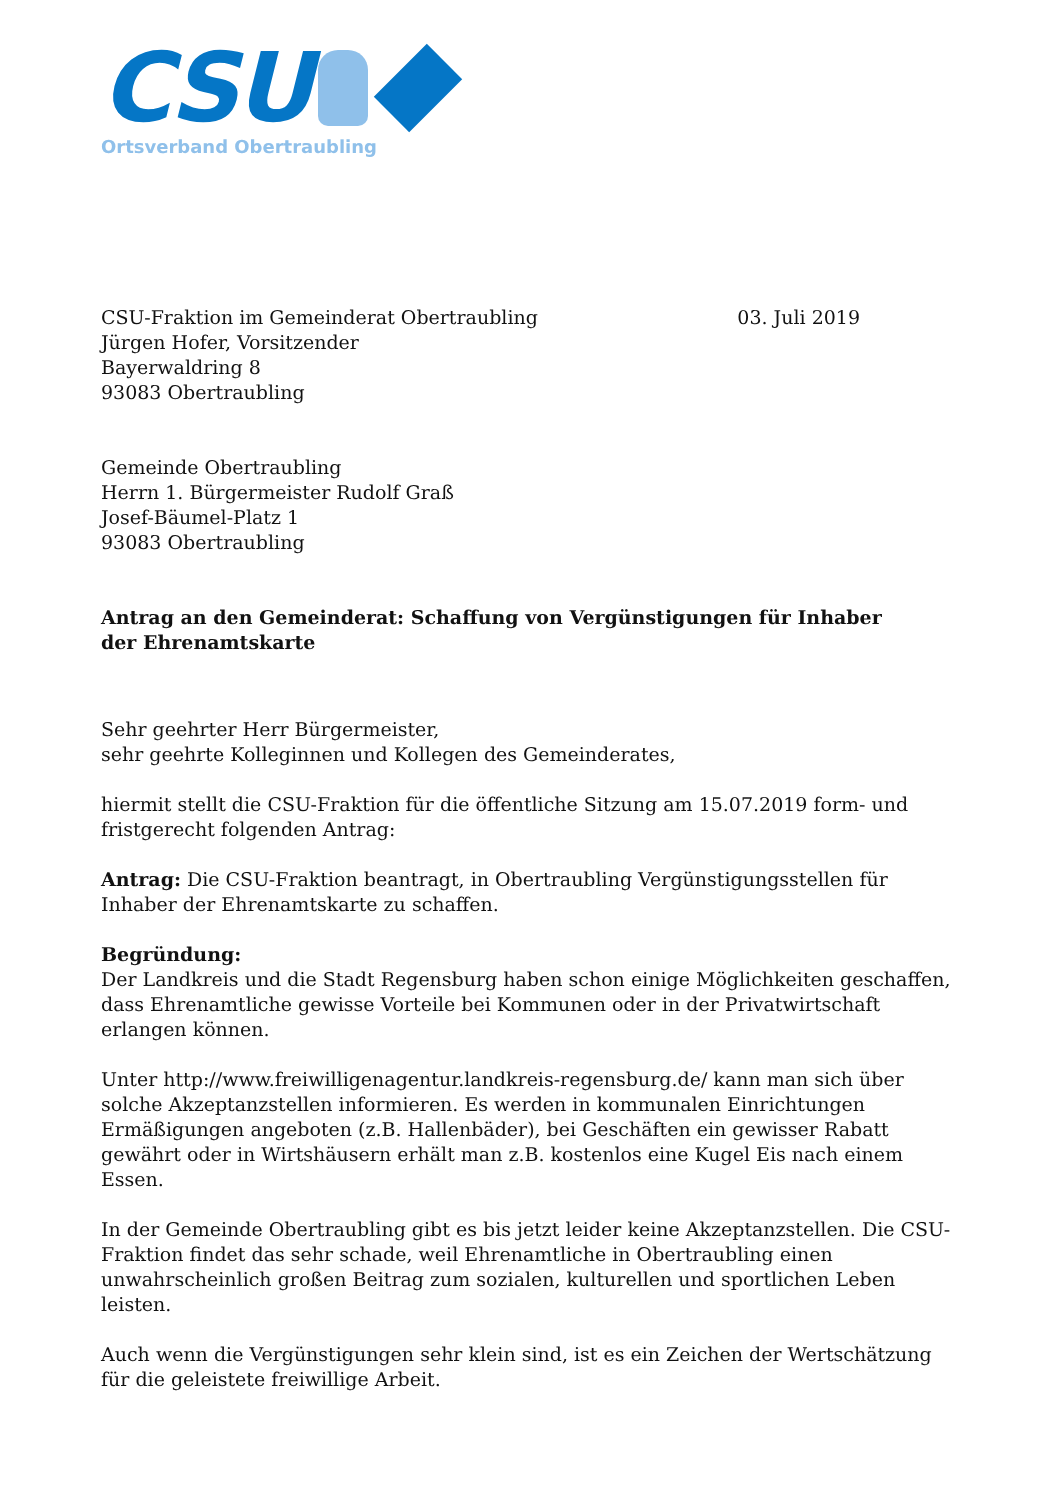CSU
Ortsverband Obertraubling
CSU-Fraktion im Gemeinderat Obertraubling
Jürgen Hofer, Vorsitzender
Bayerwaldring 8
93083 Obertraubling
03. Juli 2019
Gemeinde Obertraubling
Herrn 1. Bürgermeister Rudolf Graß
Josef-Bäumel-Platz 1
93083 Obertraubling
Antrag an den Gemeinderat: Schaffung von Vergünstigungen für Inhaber
der Ehrenamtskarte
Sehr geehrter Herr Bürgermeister,
sehr geehrte Kolleginnen und Kollegen des Gemeinderates,
hiermit stellt die CSU-Fraktion für die öffentliche Sitzung am 15.07.2019 form- und
fristgerecht folgenden Antrag:
Antrag: Die CSU-Fraktion beantragt, in Obertraubling Vergünstigungsstellen für Inhaber der Ehrenamtskarte zu schaffen.
Begründung:
Der Landkreis und die Stadt Regensburg haben schon einige Möglichkeiten geschaffen, dass Ehrenamtliche gewisse Vorteile bei Kommunen oder in der Privatwirtschaft erlangen können.
Unter http://www.freiwilligenagentur.landkreis-regensburg.de/ kann man sich über solche Akzeptanzstellen informieren. Es werden in kommunalen Einrichtungen Ermäßigungen angeboten (z.B. Hallenbäder), bei Geschäften ein gewisser Rabatt gewährt oder in Wirtshäusern erhält man z.B. kostenlos eine Kugel Eis nach einem Essen.
In der Gemeinde Obertraubling gibt es bis jetzt leider keine Akzeptanzstellen. Die CSU-Fraktion findet das sehr schade, weil Ehrenamtliche in Obertraubling einen unwahrscheinlich großen Beitrag zum sozialen, kulturellen und sportlichen Leben leisten.
Auch wenn die Vergünstigungen sehr klein sind, ist es ein Zeichen der Wertschätzung für die geleistete freiwillige Arbeit.